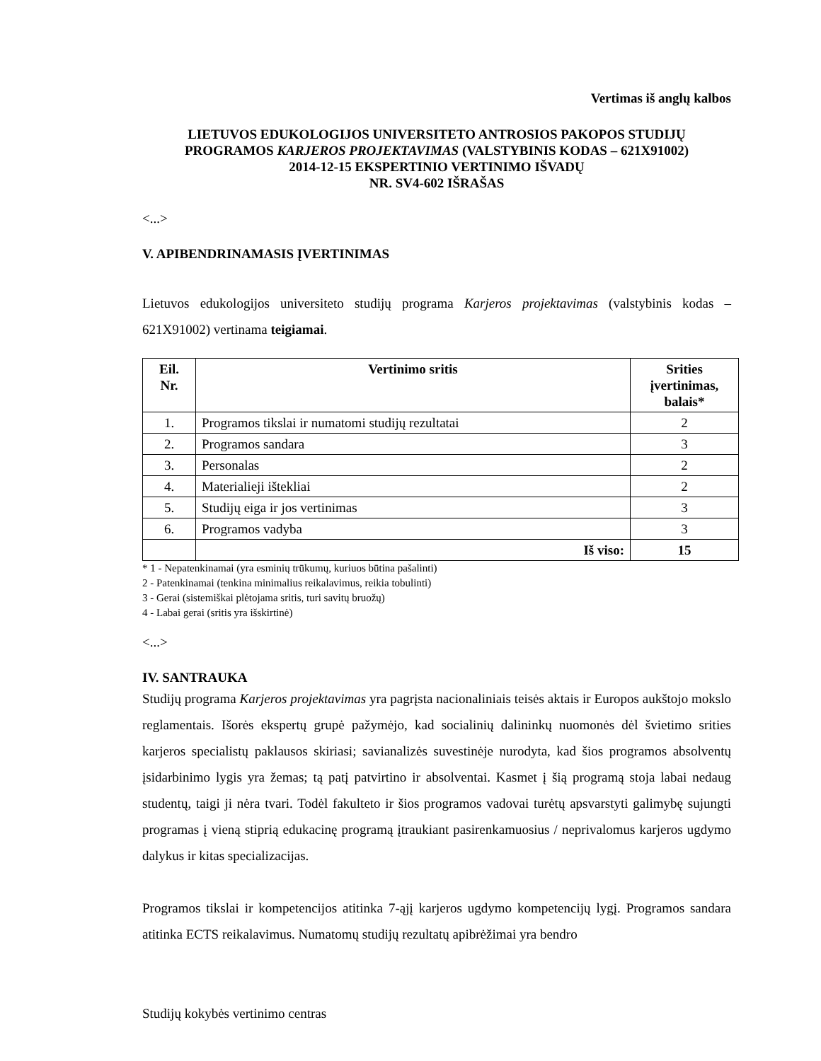Vertimas iš anglų kalbos
LIETUVOS EDUKOLOGIJOS UNIVERSITETO ANTROSIOS PAKOPOS STUDIJŲ
PROGRAMOS KARJEROS PROJEKTAVIMAS (VALSTYBINIS KODAS – 621X91002)
2014-12-15 EKSPERTINIO VERTINIMO IŠVADŲ
NR. SV4-602 IŠRAŠAS
<...>
V. APIBENDRINAMASIS ĮVERTINIMAS
Lietuvos edukologijos universiteto studijų programa Karjeros projektavimas (valstybinis kodas – 621X91002) vertinama teigiamai.
| Eil. Nr. | Vertinimo sritis | Srities įvertinimas, balais* |
| --- | --- | --- |
| 1. | Programos tikslai ir numatomi studijų rezultatai | 2 |
| 2. | Programos sandara | 3 |
| 3. | Personalas | 2 |
| 4. | Materialieji ištekliai | 2 |
| 5. | Studijų eiga ir jos vertinimas | 3 |
| 6. | Programos vadyba | 3 |
| | Iš viso: | 15 |
* 1 - Nepatenkinamai (yra esminių trūkumų, kuriuos būtina pašalinti)
2 - Patenkinamai (tenkina minimalius reikalavimus, reikia tobulinti)
3 - Gerai (sistemiškai plėtojama sritis, turi savitų bruožų)
4 - Labai gerai (sritis yra išskirtinė)
<...>
IV. SANTRAUKA
Studijų programa Karjeros projektavimas yra pagrįsta nacionaliniais teisės aktais ir Europos aukštojo mokslo reglamentais. Išorės ekspertų grupė pažymėjo, kad socialinių dalininkų nuomonės dėl švietimo srities karjeros specialistų paklausos skiriasi; savianalizės suvestinėje nurodyta, kad šios programos absolventų įsidarbinimo lygis yra žemas; tą patį patvirtino ir absolventai. Kasmet į šią programą stoja labai nedaug studentų, taigi ji nėra tvari. Todėl fakulteto ir šios programos vadovai turėtų apsvarstyti galimybę sujungti programas į vieną stiprią edukacinę programą įtraukiant pasirenkamuosius / neprivalomus karjeros ugdymo dalykus ir kitas specializacijas.
Programos tikslai ir kompetencijos atitinka 7-ąjį karjeros ugdymo kompetencijų lygį. Programos sandara atitinka ECTS reikalavimus. Numatomų studijų rezultatų apibrėžimai yra bendro
Studijų kokybės vertinimo centras